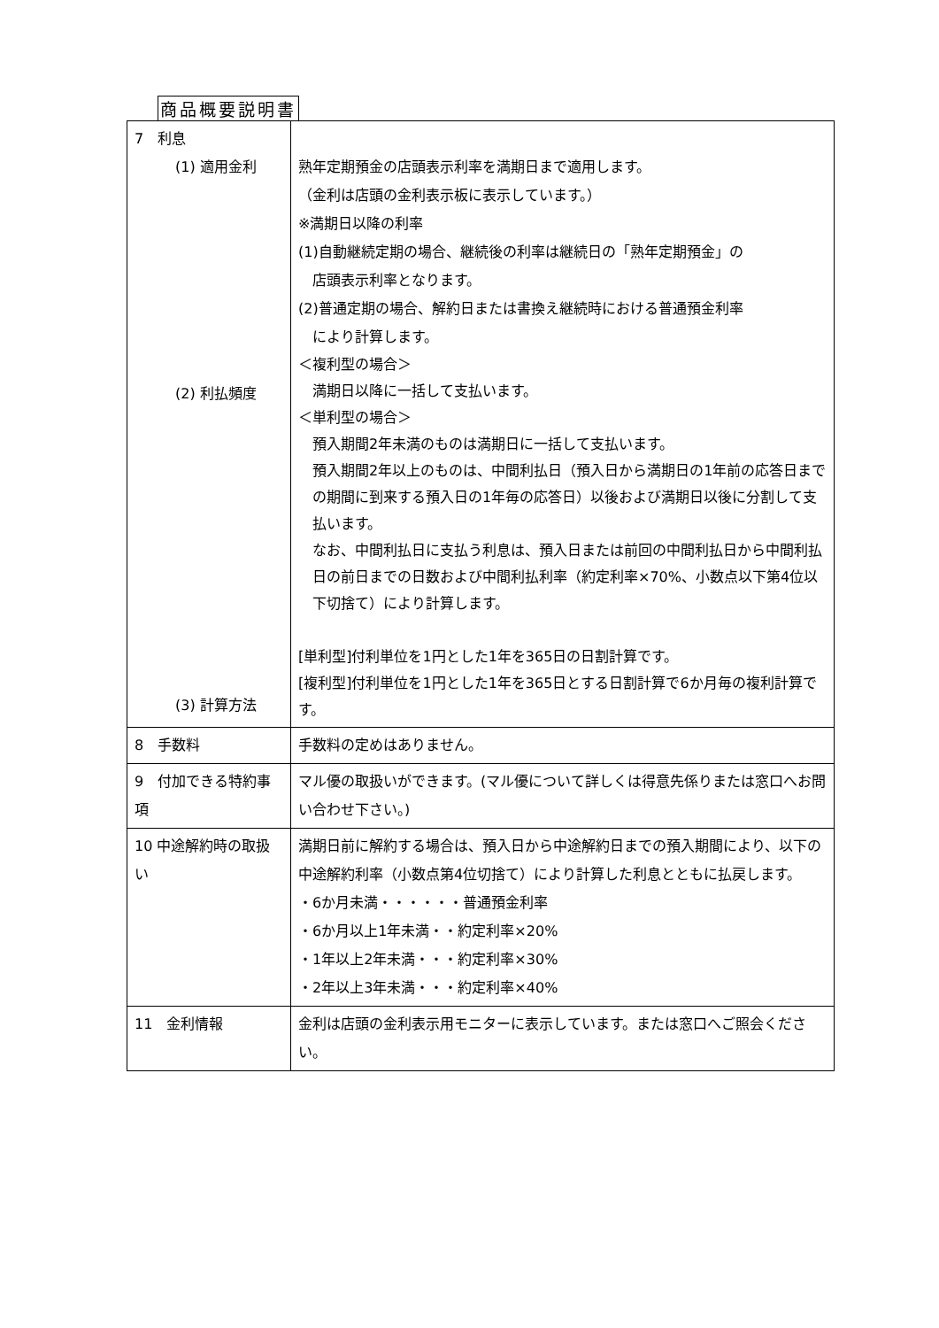商品概要説明書
| 7 利息 (1) 適用金利 (2) 利払頻度 (3) 計算方法 | 熟年定期預金の店頭表示利率を満期日まで適用します。 （金利は店頭の金利表示板に表示しています。） ※満期日以降の利率 (1)自動継続定期の場合、継続後の利率は継続日の「熟年定期預金」の 店頭表示利率となります。 (2)普通定期の場合、解約日または書換え継続時における普通預金利率 により計算します。 ＜複利型の場合＞ 満期日以降に一括して支払います。 ＜単利型の場合＞ 預入期間2年未満のものは満期日に一括して支払います。 預入期間2年以上のものは、中間利払日（預入日から満期日の1年前の応答日までの期間に到来する預入日の1年毎の応答日）以後および満期日以後に分割して支払います。 なお、中間利払日に支払う利息は、預入日または前回の中間利払日から中間利払日の前日までの日数および中間利払利率（約定利率×70%、小数点以下第4位以下切捨て）により計算します。 [単利型]付利単位を1円とした1年を365日の日割計算です。 [複利型]付利単位を1円とした1年を365日とする日割計算で6か月毎の複利計算です。 |
| 8 手数料 | 手数料の定めはありません。 |
| 9 付加できる特約事項 | マル優の取扱いができます。(マル優について詳しくは得意先係りまたは窓口へお問い合わせ下さい。) |
| 10 中途解約時の取扱い | 満期日前に解約する場合は、預入日から中途解約日までの預入期間により、以下の中途解約利率（小数点第4位切捨て）により計算した利息とともに払戻します。 ・6か月未満・・・・・・普通預金利率 ・6か月以上1年未満・・約定利率×20% ・1年以上2年未満・・・約定利率×30% ・2年以上3年未満・・・約定利率×40% |
| 11 金利情報 | 金利は店頭の金利表示用モニターに表示しています。または窓口へご照会ください。 |